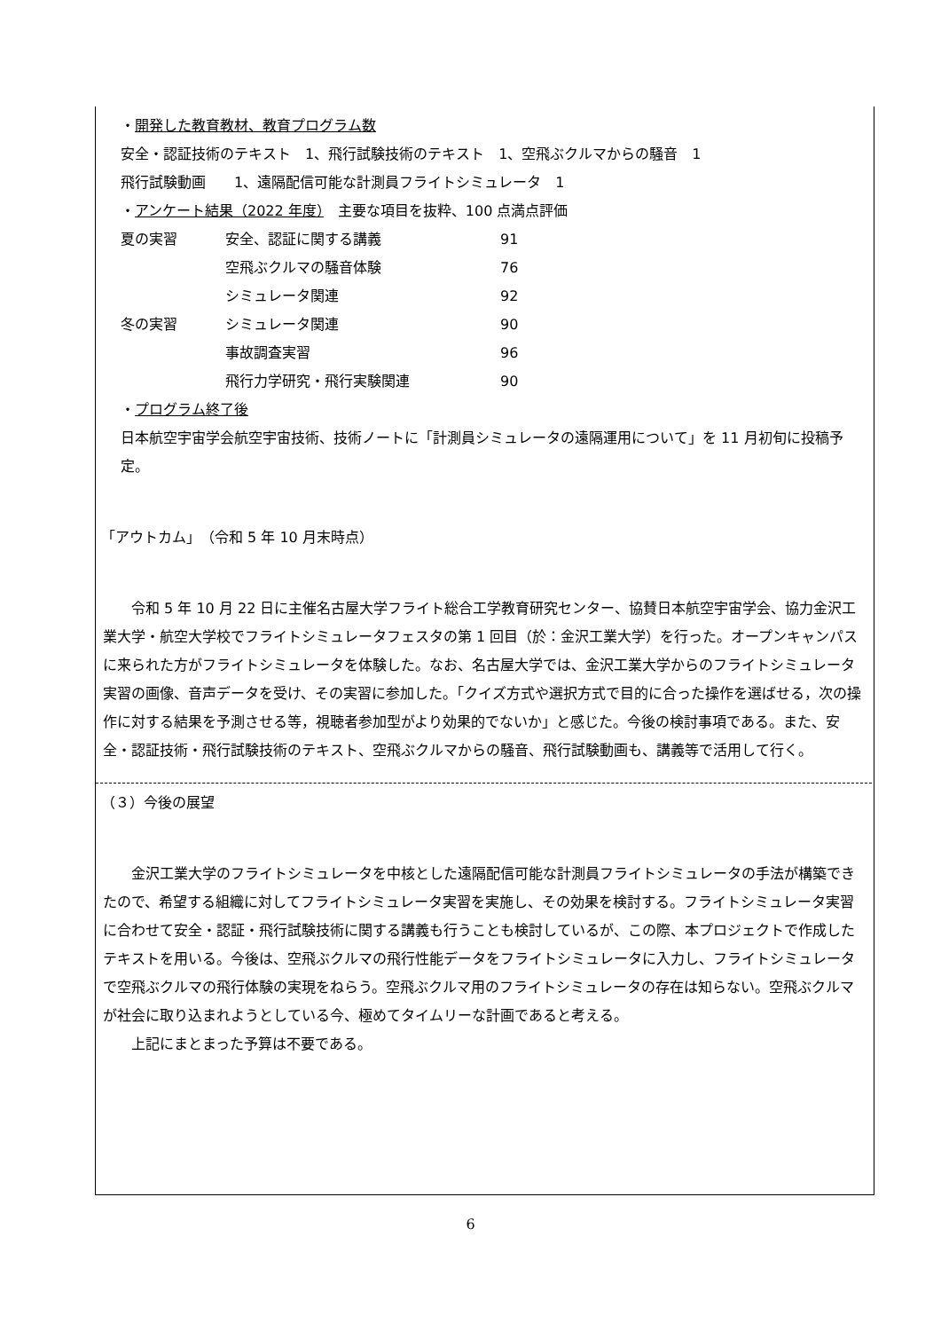・開発した教育教材、教育プログラム数
安全・認証技術のテキスト　1、飛行試験技術のテキスト　1、空飛ぶクルマからの騒音　1
飛行試験動画　　1、遠隔配信可能な計測員フライトシミュレータ　1
・アンケート結果（2022 年度）　主要な項目を抜粋、100 点満点評価
| 夏の実習 | 安全、認証に関する講義 | 91 |
| | 空飛ぶクルマの騒音体験 | 76 |
| | シミュレータ関連 | 92 |
| 冬の実習 | シミュレータ関連 | 90 |
| | 事故調査実習 | 96 |
| | 飛行力学研究・飛行実験関連 | 90 |
・プログラム終了後
日本航空宇宙学会航空宇宙技術、技術ノートに「計測員シミュレータの遠隔運用について」を 11 月初旬に投稿予定。
「アウトカム」　（令和 5 年 10 月末時点）
令和 5 年 10 月 22 日に主催名古屋大学フライト総合工学教育研究センター、協賛日本航空宇宙学会、協力金沢工業大学・航空大学校でフライトシミュレータフェスタの第 1 回目（於：金沢工業大学）を行った。オープンキャンパスに来られた方がフライトシミュレータを体験した。なお、名古屋大学では、金沢工業大学からのフライトシミュレータ実習の画像、音声データを受け、その実習に参加した。「クイズ方式や選択方式で目的に合った操作を選ばせる，次の操作に対する結果を予測させる等，視聴者参加型がより効果的でないか」と感じた。今後の検討事項である。また、安全・認証技術・飛行試験技術のテキスト、空飛ぶクルマからの騒音、飛行試験動画も、講義等で活用して行く。
（３）今後の展望
金沢工業大学のフライトシミュレータを中核とした遠隔配信可能な計測員フライトシミュレータの手法が構築できたので、希望する組織に対してフライトシミュレータ実習を実施し、その効果を検討する。フライトシミュレータ実習に合わせて安全・認証・飛行試験技術に関する講義も行うことも検討しているが、この際、本プロジェクトで作成したテキストを用いる。今後は、空飛ぶクルマの飛行性能データをフライトシミュレータに入力し、フライトシミュレータで空飛ぶクルマの飛行体験の実現をねらう。空飛ぶクルマ用のフライトシミュレータの存在は知らない。空飛ぶクルマが社会に取り込まれようとしている今、極めてタイムリーな計画であると考える。
上記にまとまった予算は不要である。
6